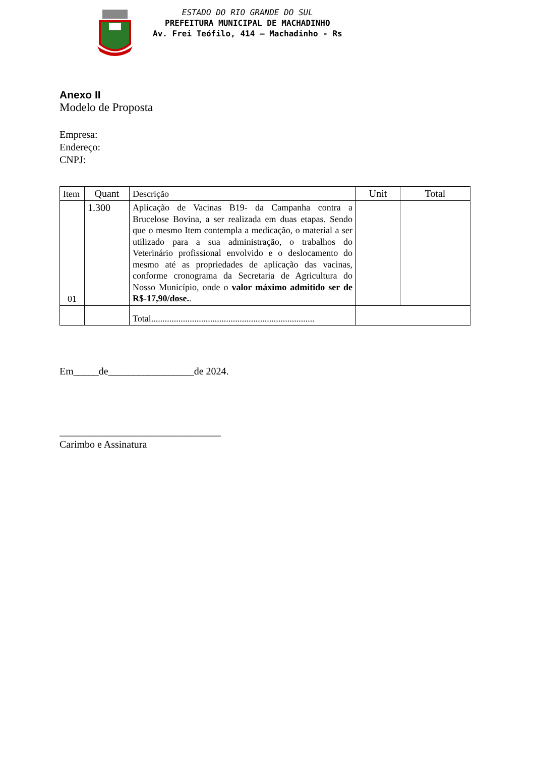ESTADO DO RIO GRANDE DO SUL
PREFEITURA MUNICIPAL DE MACHADINHO
Av. Frei Teófilo, 414 – Machadinho - Rs
Anexo II
Modelo de Proposta
Empresa:
Endereço:
CNPJ:
| Item | Quant | Descrição | Unit | Total |
| 01 | 1.300 | Aplicação de Vacinas B19- da Campanha contra a Brucelose Bovina, a ser realizada em duas etapas. Sendo que o mesmo Item contempla a medicação, o material a ser utilizado para a sua administração, o trabalhos do Veterinário profissional envolvido e o deslocamento do mesmo até as propriedades de aplicação das vacinas, conforme cronograma da Secretaria de Agricultura do Nosso Município, onde o valor máximo admitido ser de R$-17,90/dose. . | | |
| | | Total........................................................................ | | |
Em_____de_________________de 2024.
________________________________
Carimbo e Assinatura